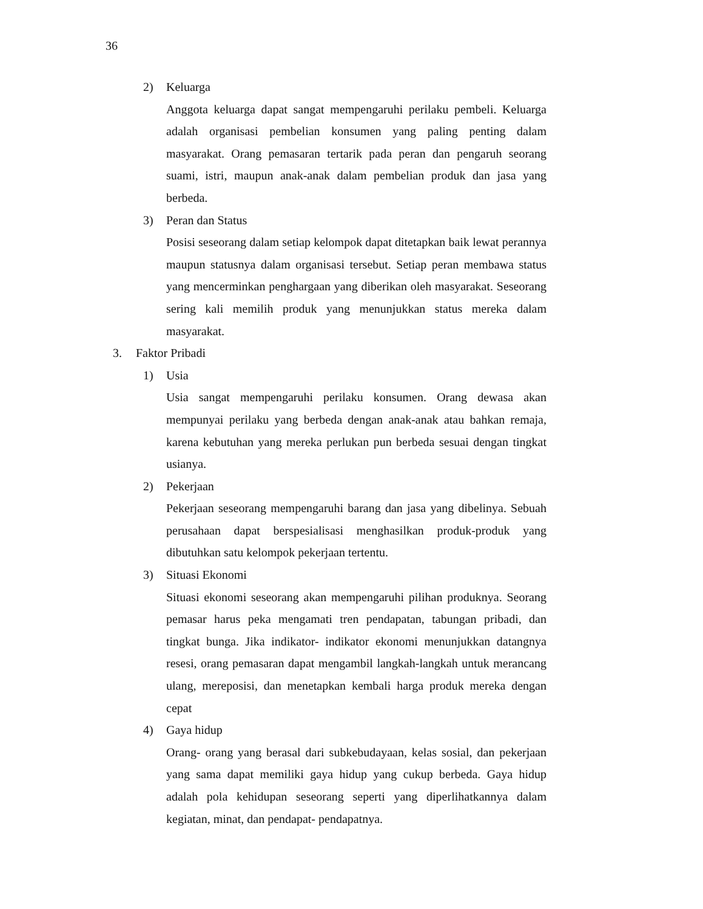36
2) Keluarga
Anggota keluarga dapat sangat mempengaruhi perilaku pembeli. Keluarga adalah organisasi pembelian konsumen yang paling penting dalam masyarakat. Orang pemasaran tertarik pada peran dan pengaruh seorang suami, istri, maupun anak-anak dalam pembelian produk dan jasa yang berbeda.
3) Peran dan Status
Posisi seseorang dalam setiap kelompok dapat ditetapkan baik lewat perannya maupun statusnya dalam organisasi tersebut. Setiap peran membawa status yang mencerminkan penghargaan yang diberikan oleh masyarakat. Seseorang sering kali memilih produk yang menunjukkan status mereka dalam masyarakat.
3. Faktor Pribadi
1) Usia
Usia sangat mempengaruhi perilaku konsumen. Orang dewasa akan mempunyai perilaku yang berbeda dengan anak-anak atau bahkan remaja, karena kebutuhan yang mereka perlukan pun berbeda sesuai dengan tingkat usianya.
2) Pekerjaan
Pekerjaan seseorang mempengaruhi barang dan jasa yang dibelinya. Sebuah perusahaan dapat berspesialisasi menghasilkan produk-produk yang dibutuhkan satu kelompok pekerjaan tertentu.
3) Situasi Ekonomi
Situasi ekonomi seseorang akan mempengaruhi pilihan produknya. Seorang pemasar harus peka mengamati tren pendapatan, tabungan pribadi, dan tingkat bunga. Jika indikator- indikator ekonomi menunjukkan datangnya resesi, orang pemasaran dapat mengambil langkah-langkah untuk merancang ulang, mereposisi, dan menetapkan kembali harga produk mereka dengan cepat
4) Gaya hidup
Orang- orang yang berasal dari subkebudayaan, kelas sosial, dan pekerjaan yang sama dapat memiliki gaya hidup yang cukup berbeda. Gaya hidup adalah pola kehidupan seseorang seperti yang diperlihatkannya dalam kegiatan, minat, dan pendapat- pendapatnya.